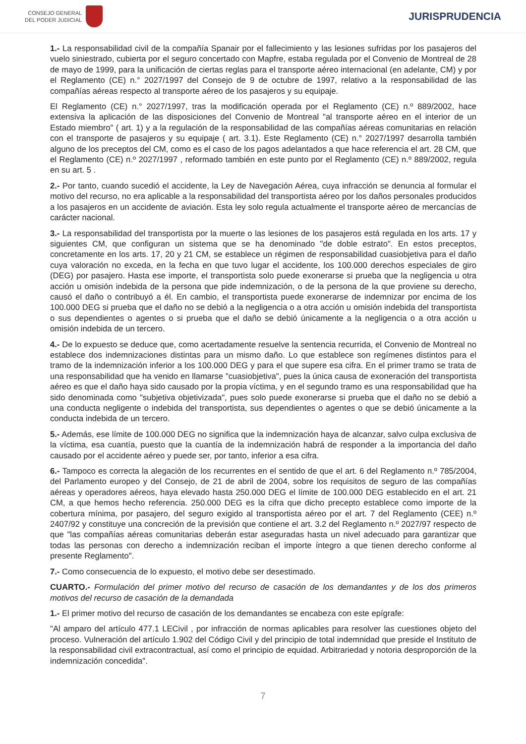CONSEJO GENERAL
DEL PODER JUDICIAL
JURISPRUDENCIA
1.- La responsabilidad civil de la compañía Spanair por el fallecimiento y las lesiones sufridas por los pasajeros del vuelo siniestrado, cubierta por el seguro concertado con Mapfre, estaba regulada por el Convenio de Montreal de 28 de mayo de 1999, para la unificación de ciertas reglas para el transporte aéreo internacional (en adelante, CM) y por el Reglamento (CE) n.° 2027/1997 del Consejo de 9 de octubre de 1997, relativo a la responsabilidad de las compañías aéreas respecto al transporte aéreo de los pasajeros y su equipaje.
El Reglamento (CE) n.° 2027/1997, tras la modificación operada por el Reglamento (CE) n.º 889/2002, hace extensiva la aplicación de las disposiciones del Convenio de Montreal "al transporte aéreo en el interior de un Estado miembro" ( art. 1) y a la regulación de la responsabilidad de las compañías aéreas comunitarias en relación con el transporte de pasajeros y su equipaje ( art. 3.1). Este Reglamento (CE) n.° 2027/1997 desarrolla también alguno de los preceptos del CM, como es el caso de los pagos adelantados a que hace referencia el art. 28 CM, que el Reglamento (CE) n.º 2027/1997 , reformado también en este punto por el Reglamento (CE) n.º 889/2002, regula en su art. 5 .
2.- Por tanto, cuando sucedió el accidente, la Ley de Navegación Aérea, cuya infracción se denuncia al formular el motivo del recurso, no era aplicable a la responsabilidad del transportista aéreo por los daños personales producidos a los pasajeros en un accidente de aviación. Esta ley solo regula actualmente el transporte aéreo de mercancías de carácter nacional.
3.- La responsabilidad del transportista por la muerte o las lesiones de los pasajeros está regulada en los arts. 17 y siguientes CM, que configuran un sistema que se ha denominado "de doble estrato". En estos preceptos, concretamente en los arts. 17, 20 y 21 CM, se establece un régimen de responsabilidad cuasiobjetiva para el daño cuya valoración no exceda, en la fecha en que tuvo lugar el accidente, los 100.000 derechos especiales de giro (DEG) por pasajero. Hasta ese importe, el transportista solo puede exonerarse si prueba que la negligencia u otra acción u omisión indebida de la persona que pide indemnización, o de la persona de la que proviene su derecho, causó el daño o contribuyó a él. En cambio, el transportista puede exonerarse de indemnizar por encima de los 100.000 DEG si prueba que el daño no se debió a la negligencia o a otra acción u omisión indebida del transportista o sus dependientes o agentes o si prueba que el daño se debió únicamente a la negligencia o a otra acción u omisión indebida de un tercero.
4.- De lo expuesto se deduce que, como acertadamente resuelve la sentencia recurrida, el Convenio de Montreal no establece dos indemnizaciones distintas para un mismo daño. Lo que establece son regímenes distintos para el tramo de la indemnización inferior a los 100.000 DEG y para el que supere esa cifra. En el primer tramo se trata de una responsabilidad que ha venido en llamarse "cuasiobjetiva", pues la única causa de exoneración del transportista aéreo es que el daño haya sido causado por la propia víctima, y en el segundo tramo es una responsabilidad que ha sido denominada como "subjetiva objetivizada", pues solo puede exonerarse si prueba que el daño no se debió a una conducta negligente o indebida del transportista, sus dependientes o agentes o que se debió únicamente a la conducta indebida de un tercero.
5.- Además, ese límite de 100.000 DEG no significa que la indemnización haya de alcanzar, salvo culpa exclusiva de la víctima, esa cuantía, puesto que la cuantía de la indemnización habrá de responder a la importancia del daño causado por el accidente aéreo y puede ser, por tanto, inferior a esa cifra.
6.- Tampoco es correcta la alegación de los recurrentes en el sentido de que el art. 6 del Reglamento n.º 785/2004, del Parlamento europeo y del Consejo, de 21 de abril de 2004, sobre los requisitos de seguro de las compañías aéreas y operadores aéreos, haya elevado hasta 250.000 DEG el límite de 100.000 DEG establecido en el art. 21 CM, a que hemos hecho referencia. 250.000 DEG es la cifra que dicho precepto establece como importe de la cobertura mínima, por pasajero, del seguro exigido al transportista aéreo por el art. 7 del Reglamento (CEE) n.º 2407/92 y constituye una concreción de la previsión que contiene el art. 3.2 del Reglamento n.º 2027/97 respecto de que "las compañías aéreas comunitarias deberán estar aseguradas hasta un nivel adecuado para garantizar que todas las personas con derecho a indemnización reciban el importe íntegro a que tienen derecho conforme al presente Reglamento".
7.- Como consecuencia de lo expuesto, el motivo debe ser desestimado.
CUARTO.- Formulación del primer motivo del recurso de casación de los demandantes y de los dos primeros motivos del recurso de casación de la demandada
1.- El primer motivo del recurso de casación de los demandantes se encabeza con este epígrafe:
"Al amparo del artículo 477.1 LECivil , por infracción de normas aplicables para resolver las cuestiones objeto del proceso. Vulneración del artículo 1.902 del Código Civil y del principio de total indemnidad que preside el Instituto de la responsabilidad civil extracontractual, así como el principio de equidad. Arbitrariedad y notoria desproporción de la indemnización concedida".
7